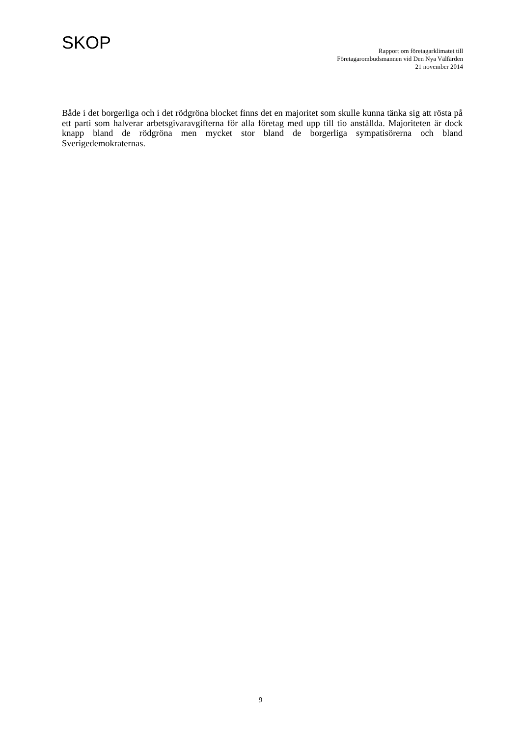SKOP
Rapport om företagarklimatet till
Företagarombudsmannen vid Den Nya Välfärden
21 november 2014
Både i det borgerliga och i det rödgröna blocket finns det en majoritet som skulle kunna tänka sig att rösta på ett parti som halverar arbetsgivaravgifterna för alla företag med upp till tio anställda. Majoriteten är dock knapp bland de rödgröna men mycket stor bland de borgerliga sympatisörerna och bland Sverigedemokraternas.
9